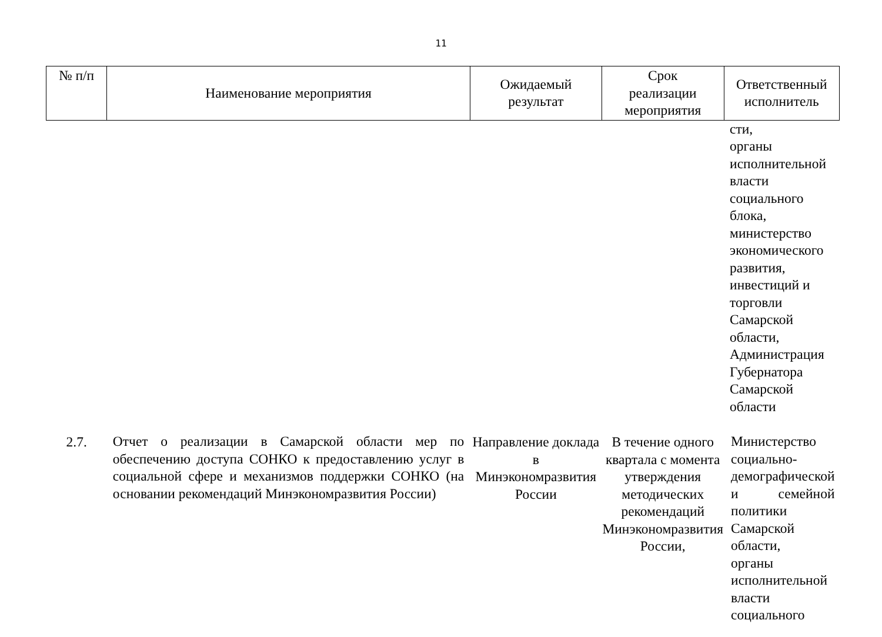11
| № п/п | Наименование мероприятия | Ожидаемый результат | Срок реализации мероприятия | Ответственный исполнитель |
| --- | --- | --- | --- | --- |
| | | | | сти, органы исполнительной власти социального блока, министерство экономического развития, инвестиций и торговли Самарской области, Администрация Губернатора Самарской области |
| 2.7. | Отчет о реализации в Самарской области мер по обеспечению доступа СОНКО к предоставлению услуг в социальной сфере и механизмов поддержки СОНКО (на основании рекомендаций Минэкономразвития России) | Направление доклада в Минэкономразвития России | В течение одного квартала с момента утверждения методических рекомендаций Минэкономразвития России, | Министерство социально-демографической и семейной политики Самарской области, органы исполнительной власти социального |